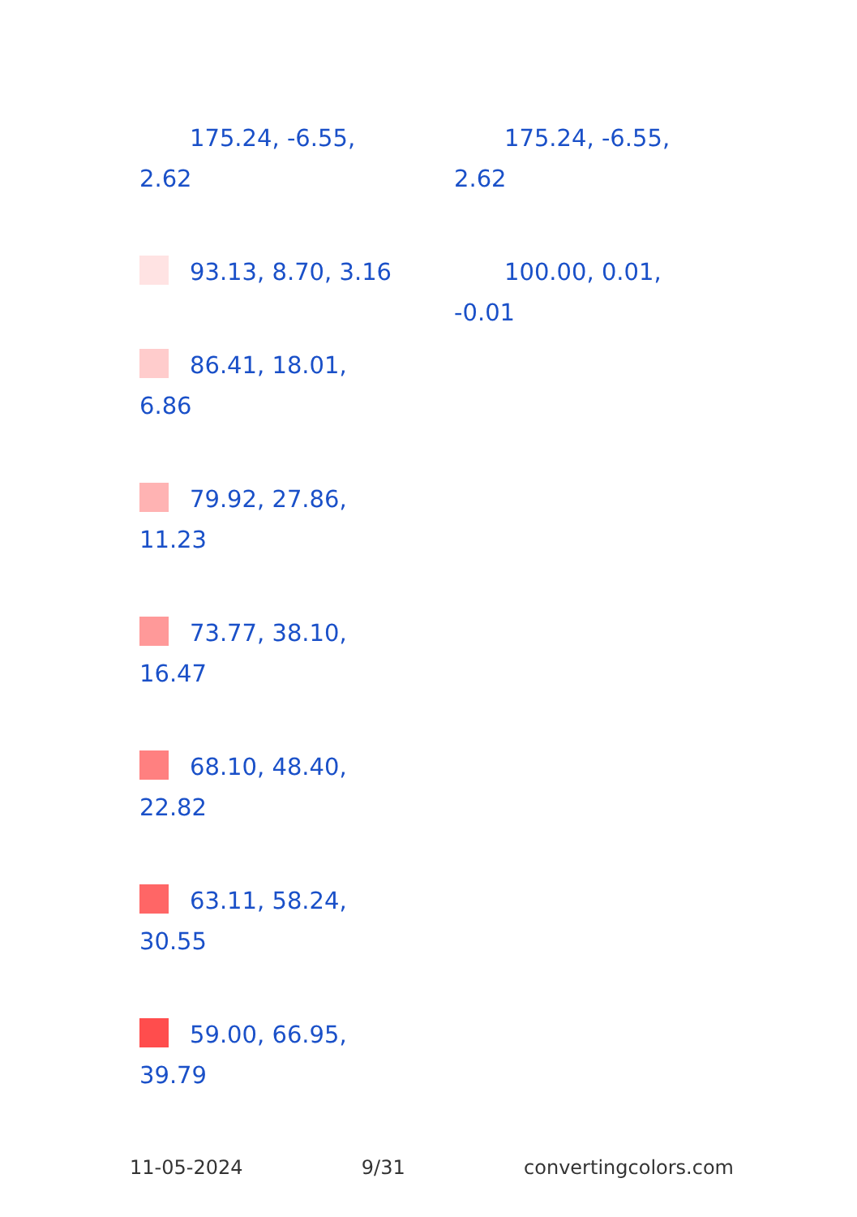175.24, -6.55, 2.62
93.13, 8.70, 3.16
86.41, 18.01, 6.86
79.92, 27.86, 11.23
73.77, 38.10, 16.47
68.10, 48.40, 22.82
63.11, 58.24, 30.55
59.00, 66.95, 39.79
175.24, -6.55, 2.62
100.00, 0.01, -0.01
11-05-2024 9/31 convertingcolors.com